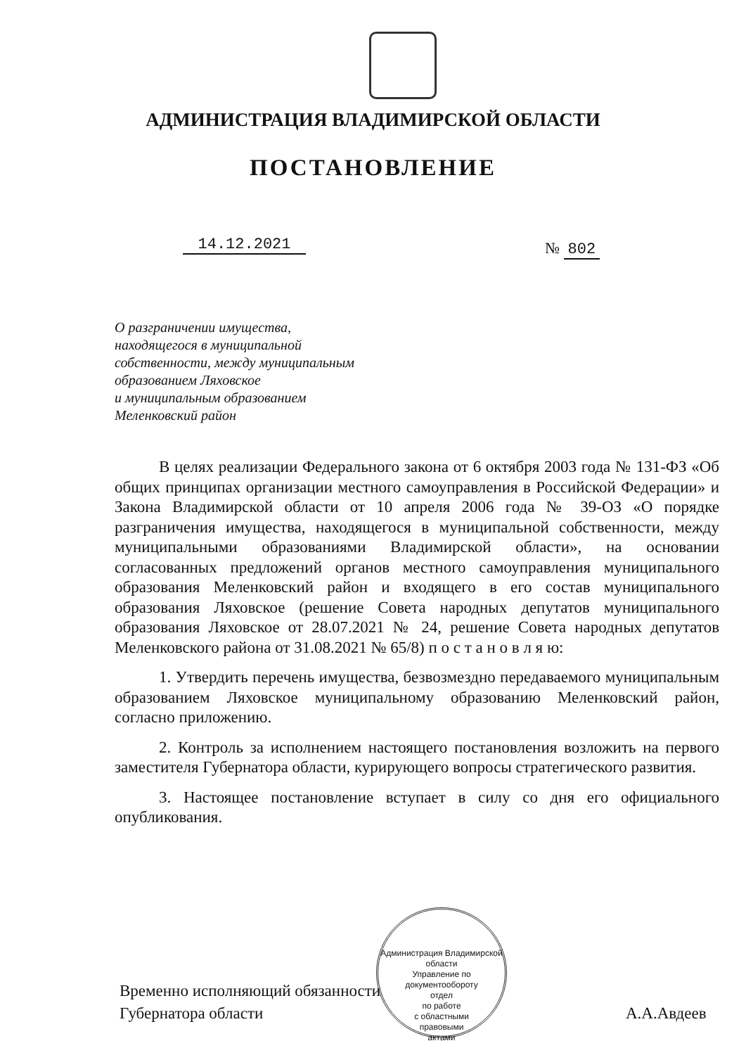АДМИНИСТРАЦИЯ ВЛАДИМИРСКОЙ ОБЛАСТИ
ПОСТАНОВЛЕНИЕ
14.12.2021 № 802
О разграничении имущества,
находящегося в муниципальной
собственности, между муниципальным
образованием Ляховское
и муниципальным образованием
Меленковский район
В целях реализации Федерального закона от 6 октября 2003 года № 131-ФЗ «Об общих принципах организации местного самоуправления в Российской Федерации» и Закона Владимирской области от 10 апреля 2006 года № 39-ОЗ «О порядке разграничения имущества, находящегося в муниципальной собственности, между муниципальными образованиями Владимирской области», на основании согласованных предложений органов местного самоуправления муниципального образования Меленковский район и входящего в его состав муниципального образования Ляховское (решение Совета народных депутатов муниципального образования Ляховское от 28.07.2021 № 24, решение Совета народных депутатов Меленковского района от 31.08.2021 № 65/8) п о с т а н о в л я ю:
1. Утвердить перечень имущества, безвозмездно передаваемого муниципальным образованием Ляховское муниципальному образованию Меленковский район, согласно приложению.
2. Контроль за исполнением настоящего постановления возложить на первого заместителя Губернатора области, курирующего вопросы стратегического развития.
3. Настоящее постановление вступает в силу со дня его официального опубликования.
Администрация Владимирской области
Управление по документообороту
отдел
по работе
с областными
правовыми
актами
Временно исполняющий обязанности
Губернатора области
А.А.Авдеев